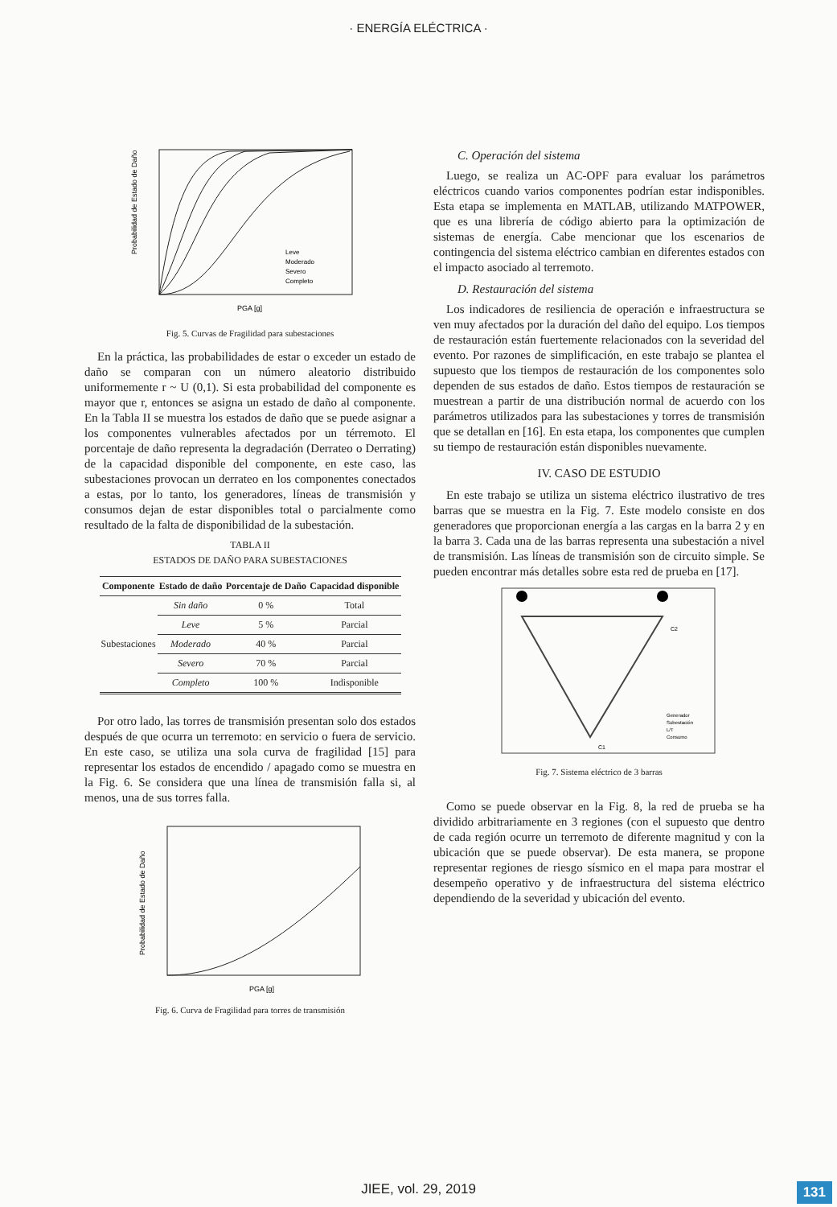· ENERGÍA ELÉCTRICA ·
Probabilidad de Estado de Daño
PGA [g]
Leve
Moderado
Severo
Completo
Fig. 5. Curvas de Fragilidad para subestaciones
En la práctica, las probabilidades de estar o exceder un estado de daño se comparan con un número aleatorio distribuido uniformemente r ~ U (0,1). Si esta probabilidad del componente es mayor que r, entonces se asigna un estado de daño al componente. En la Tabla II se muestra los estados de daño que se puede asignar a los componentes vulnerables afectados por un térremoto. El porcentaje de daño representa la degradación (Derrateo o Derrating) de la capacidad disponible del componente, en este caso, las subestaciones provocan un derrateo en los componentes conectados a estas, por lo tanto, los generadores, líneas de transmisión y consumos dejan de estar disponibles total o parcialmente como resultado de la falta de disponibilidad de la subestación.
TABLA II
ESTADOS DE DAÑO PARA SUBESTACIONES
| Componente | Estado de daño | Porcentaje de Daño | Capacidad disponible |
| --- | --- | --- | --- |
| Subestaciones | Sin daño | 0 % | Total |
| | Leve | 5 % | Parcial |
| | Moderado | 40 % | Parcial |
| | Severo | 70 % | Parcial |
| | Completo | 100 % | Indisponible |
Por otro lado, las torres de transmisión presentan solo dos estados después de que ocurra un terremoto: en servicio o fuera de servicio. En este caso, se utiliza una sola curva de fragilidad [15] para representar los estados de encendido / apagado como se muestra en la Fig. 6. Se considera que una línea de transmisión falla si, al menos, una de sus torres falla.
Probabilidad de Estado de Daño
PGA [g]
Fig. 6. Curva de Fragilidad para torres de transmisión
C. Operación del sistema
Luego, se realiza un AC-OPF para evaluar los parámetros eléctricos cuando varios componentes podrían estar indisponibles. Esta etapa se implementa en MATLAB, utilizando MATPOWER, que es una librería de código abierto para la optimización de sistemas de energía. Cabe mencionar que los escenarios de contingencia del sistema eléctrico cambian en diferentes estados con el impacto asociado al terremoto.
D. Restauración del sistema
Los indicadores de resiliencia de operación e infraestructura se ven muy afectados por la duración del daño del equipo. Los tiempos de restauración están fuertemente relacionados con la severidad del evento. Por razones de simplificación, en este trabajo se plantea el supuesto que los tiempos de restauración de los componentes solo dependen de sus estados de daño. Estos tiempos de restauración se muestrean a partir de una distribución normal de acuerdo con los parámetros utilizados para las subestaciones y torres de transmisión que se detallan en [16]. En esta etapa, los componentes que cumplen su tiempo de restauración están disponibles nuevamente.
IV. CASO DE ESTUDIO
En este trabajo se utiliza un sistema eléctrico ilustrativo de tres barras que se muestra en la Fig. 7. Este modelo consiste en dos generadores que proporcionan energía a las cargas en la barra 2 y en la barra 3. Cada una de las barras representa una subestación a nivel de transmisión. Las líneas de transmisión son de circuito simple. Se pueden encontrar más detalles sobre esta red de prueba en [17].
C2
C1
Generador
Subestación
L/T
Consumo
Fig. 7. Sistema eléctrico de 3 barras
Como se puede observar en la Fig. 8, la red de prueba se ha dividido arbitrariamente en 3 regiones (con el supuesto que dentro de cada región ocurre un terremoto de diferente magnitud y con la ubicación que se puede observar). De esta manera, se propone representar regiones de riesgo sísmico en el mapa para mostrar el desempeño operativo y de infraestructura del sistema eléctrico dependiendo de la severidad y ubicación del evento.
JIEE, vol. 29, 2019 131